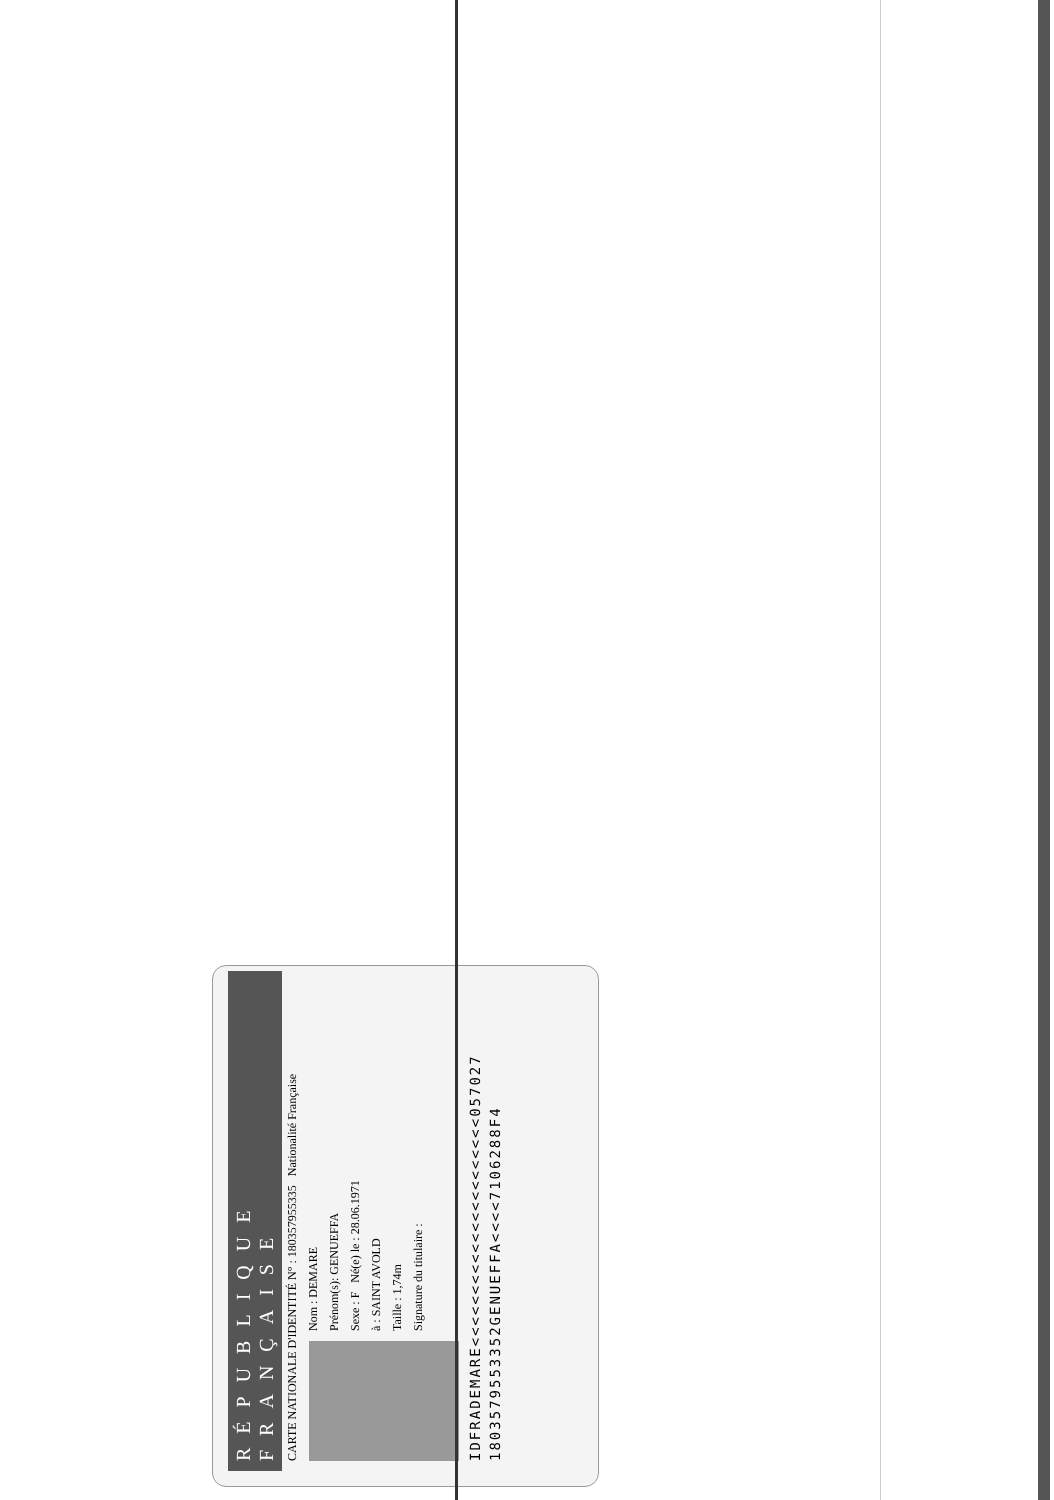RÉPUBLIQUE FRANÇAISE
CARTE NATIONALE D'IDENTITÉ N° : 180357955335 Nationalité Française
Nom : DEMARE
Prénom(s): GENUEFFA
Sexe : F Né(e) le : 28.06.1971
à : SAINT AVOLD
Taille : 1,74m
Signature du titulaire :
IDFRADEMARE<<<<<<<<<<<<<<<<<<<<<<057027
1803579553352GENUEFFA<<<<7106288F4